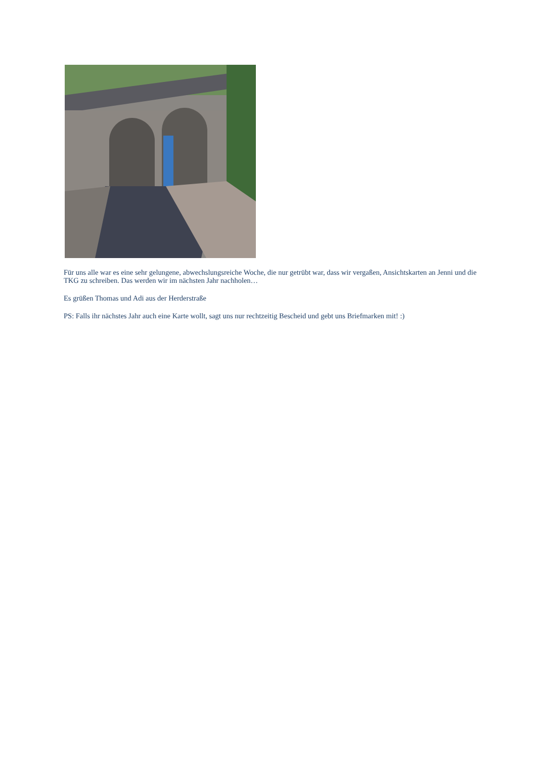Für uns alle war es eine sehr gelungene, abwechslungsreiche Woche, die nur getrübt war, dass wir vergaßen, Ansichtskarten an Jenni und die TKG zu schreiben. Das werden wir im nächsten Jahr nachholen…
Es grüßen Thomas und Adi aus der Herderstraße
PS: Falls ihr nächstes Jahr auch eine Karte wollt, sagt uns nur rechtzeitig Bescheid und gebt uns Briefmarken mit! :)